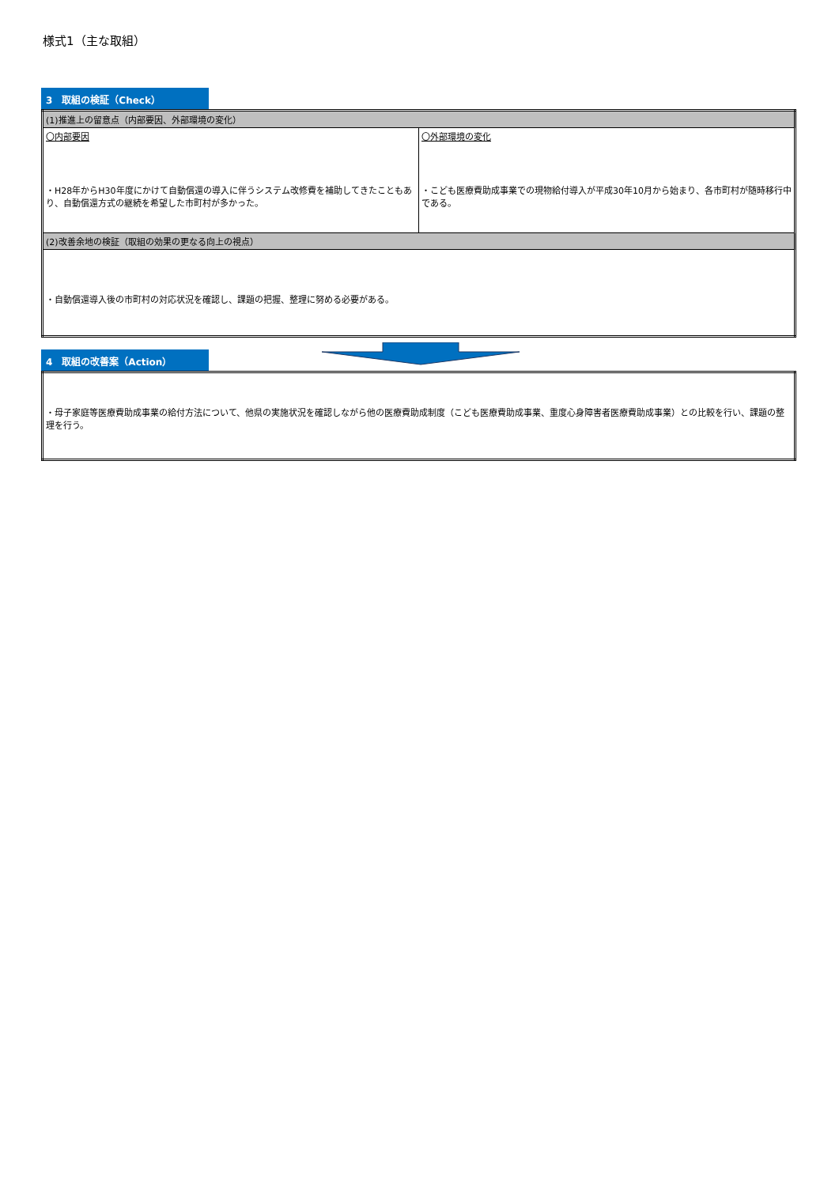様式1（主な取組）
3　取組の検証（Check）
| (1)推進上の留意点（内部要因、外部環境の変化） | |
| 〇内部要因 ・H28年からH30年度にかけて自動償還の導入に伴うシステム改修費を補助してきたこともあり、自動償還方式の継続を希望した市町村が多かった。 | 〇外部環境の変化 ・こども医療費助成事業での現物給付導入が平成30年10月から始まり、各市町村が随時移行中である。 |
| (2)改善余地の検証（取組の効果の更なる向上の視点） | |
| ・自動償還導入後の市町村の対応状況を確認し、課題の把握、整理に努める必要がある。 | |
4　取組の改善案（Action）
| ・母子家庭等医療費助成事業の給付方法について、他県の実施状況を確認しながら他の医療費助成制度（こども医療費助成事業、重度心身障害者医療費助成事業）との比較を行い、課題の整理を行う。 |